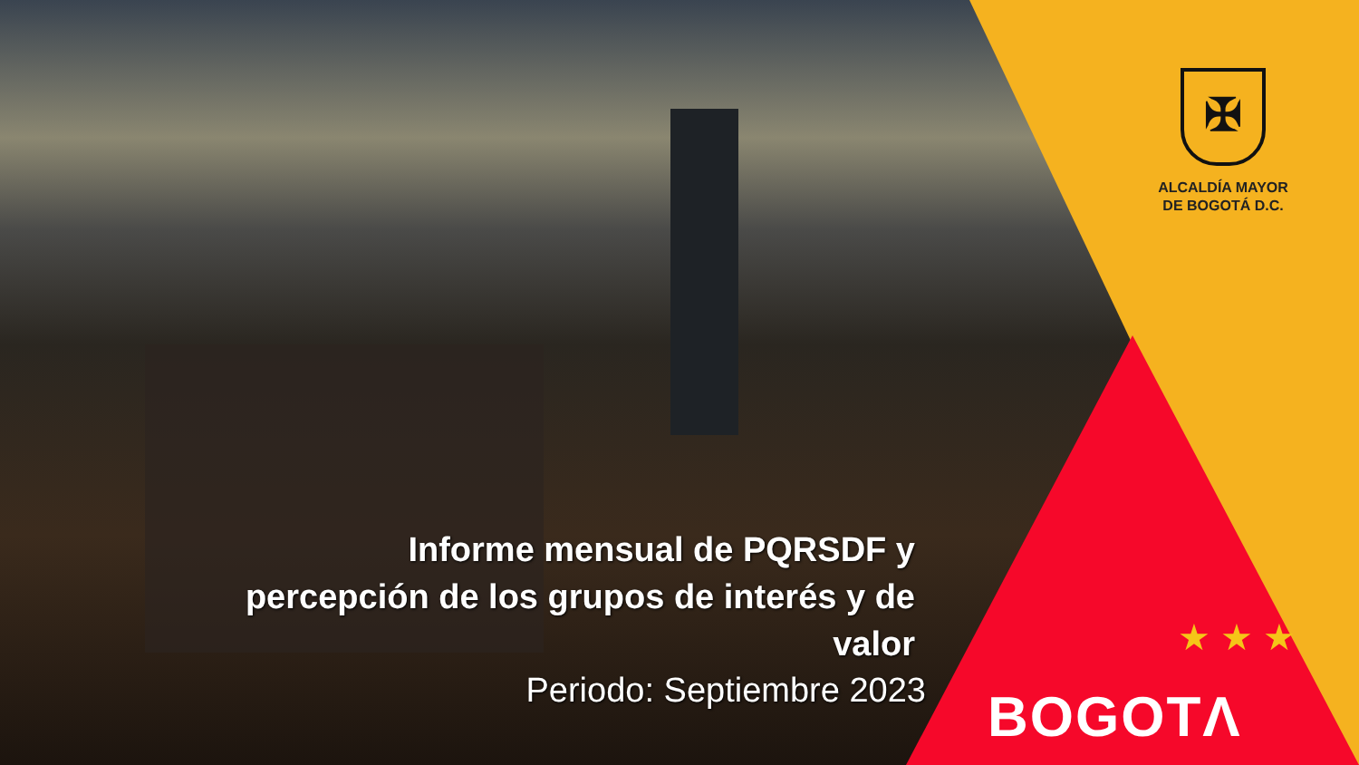✠
ALCALDÍA MAYOR
DE BOGOTÁ D.C.
Informe mensual de PQRSDF y percepción de los grupos de interés y de valor
Periodo: Septiembre 2023
★ ★ ★
BOGOTΛ